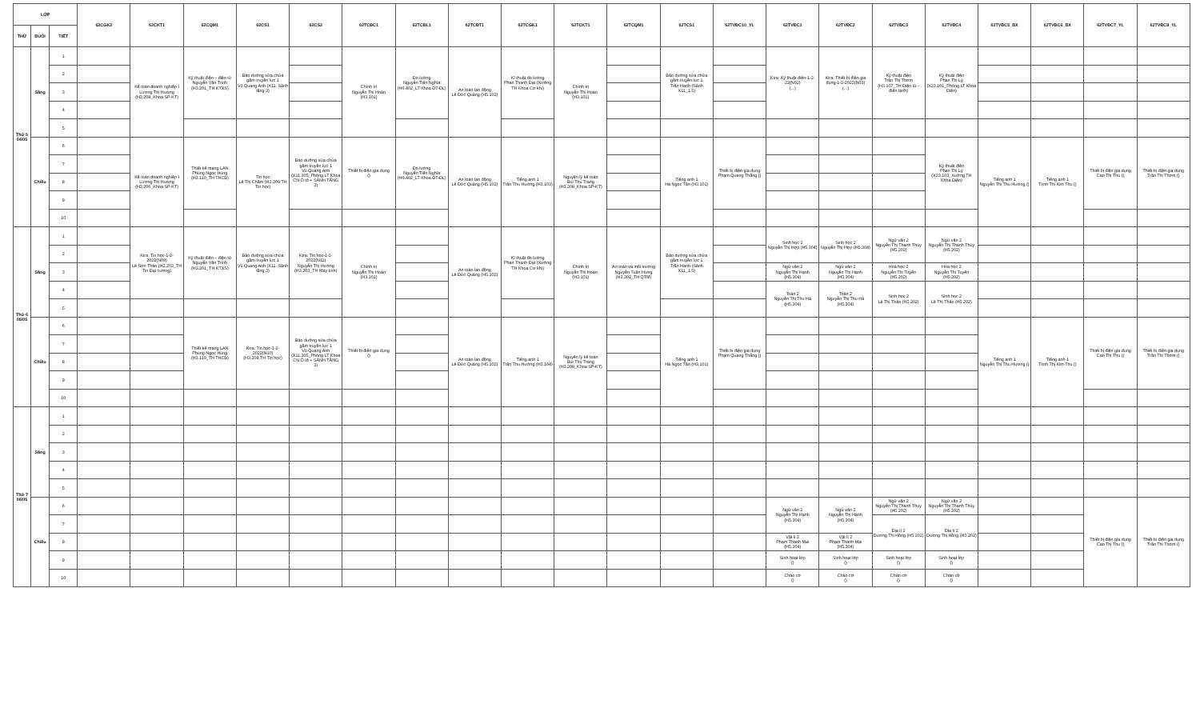| LỚP | | | 62CGK2 | 62CKT1 | 62CQM1 | 62CS1 | 62CS2 | 62TCĐC1 | 62TCĐL1 | 62TCĐT1 | 62TCGK1 | 62TCKT1 | 62TCQM1 | 62TCS1 | 62TVĐC10_YL | 62TVĐC1 | 62TVĐC2 | 62TVĐC3 | 62TVĐC4 | 62TVĐC5_BX | 62TVĐC6_BX | 62TVĐC7_YL | 62TVĐC8_YL |
| --- | --- | --- | --- | --- | --- | --- | --- | --- | --- | --- | --- | --- | --- | --- | --- | --- | --- | --- | --- | --- | --- | --- | --- |
| THỨ | BUỔI | TIẾT | | | | | | | | | | | | | | | | | | | | | |
| Thứ 5 04/05 | Sáng | 1 | | Kế toán doanh nghiệp I Lương Thị Hương (H3.208_Khoa SP-KT) | Kỹ thuật điện – điện tử Nguyễn Văn Trình (H3.201_TH KTXS) | Bảo dưỡng sửa chữa gầm truyền lực 1 Vũ Quang Anh (X11. Sảnh tầng 3) | | Chính trị Nguyễn Thị Hoàn (H3.101) | Đo lường Nguyễn Tiến Nghĩa (H6.402_LT Khoa ĐT-ĐL) | An toàn lao động Lê Đức Quảng (H5.102) | Kĩ thuật đo lường Phan Thanh Đạt (Xưởng TH Khoa Cơ khí) | Chính trị Nguyễn Thị Hoàn (H3.101) | | Bảo dưỡng sửa chữa gầm truyền lực 1 Trần Hanh (Sảnh X11_1.5) | | Ktra: Kỹ thuật điện-1-2-22(N02) (...) | Ktra: Thiết bị điện gia dụng-1-2-2022(N03) (...) | Kỹ thuật điện Trần Thị Thơm (H3.107_TH Điện tử - điện lạnh) | Kỹ thuật điện Phan Thị Lý (X23.101_Phòng LT Khoa Điện) | | | | |
| | | 2 | | | | | | | | | | | | | | | | | | | | | |
| | | 3 | | | | | | | | | | | | | | | | | | | | | |
| | | 4 | | | | | | | | | | | | | | | | | | | | | |
| | | 5 | | | | | | | | | | | | | | | | | | | | | |
| | Chiều | 6 | | Kế toán doanh nghiệp I Lương Thị Hương (H3.206_Khoa SP-KT) | Thiết kế mạng LAN Phùng Ngọc Hùng (H3.110_TH THCB) | Tin học Lê Thị Châm (H3.209.TH Tin học) | Bảo dưỡng sửa chữa gầm truyền lực 1 Vũ Quang Anh (X11.305_Phòng LT Khoa CN Ô tô + SẢNH TẦNG 3) | Thiết bị điện gia dụng () | Đo lường Nguyễn Tiến Nghĩa (H6.402_LT Khoa ĐT-ĐL) | An toàn lao động Lê Đức Quảng (H5.102) | Tiếng anh 1 Trần Thu Hường (H3.103) | Nguyên lý kế toán Bùi Thu Trang (H3.208_Khoa SP-KT) | | Tiếng anh 1 Hà Ngọc Tân (H3.101) | Thiết bị điện gia dụng Phạm Quang Thắng () | | | | Kỹ thuật điện Phan Thị Lý (X23.103_Xưởng TH Khoa Điện) | Tiếng anh 1 Nguyễn Thị Thu Hương () | Tiếng anh 1 Trịnh Thị Kim Thu () | Thiết bị điện gia dụng Cao Thị Thu () | Thiết bị điện gia dụng Trần Thị Thơm () |
| | | 7 | | | | | | | | | | | | | | | | | | | | | |
| | | 8 | | | | | | | | | | | | | | | | | | | | | |
| | | 9 | | | | | | | | | | | | | | | | | | | | | |
| | | 10 | | | | | | | | | | | | | | | | | | | | | |
| Thứ 6 05/05 | Sáng | 1 | | Ktra: Tin học-1-2-2022(N09) Lê Sơn Thảo (H2.203_TH Tin Đại cương) | Kỹ thuật điện – điện tử Nguyễn Văn Trình (H3.201_TH KTXS) | Bảo dưỡng sửa chữa gầm truyền lực 1 Vũ Quang Anh (X11. Sảnh tầng 3) | Ktra: Tin học-1-2-2022(N11) Nguyễn Thị Hường (H3.203_TH Máy tính) | Chính trị Nguyễn Thị Hoàn (H3.101) | | An toàn lao động Lê Đức Quảng (H5.102) | Kĩ thuật đo lường Phan Thanh Đạt (Xưởng TH Khoa Cơ khí) | Chính trị Nguyễn Thị Hoàn (H3.101) | An toàn và môi trường Nguyễn Tuấn Hưng (H2.302_TH QTM) | Bảo dưỡng sửa chữa gầm truyền lực 1 Trần Hanh (Sảnh X11_1.5) | | Sinh học 2 Nguyễn Thị Hợp (H5.304) | Sinh học 2 Nguyễn Thị Hợp (H5.304) | Ngữ văn 2 Nguyễn Thị Thanh Thùy (H5.202) | Ngữ văn 2 Nguyễn Thị Thanh Thùy (H5.202) | | | | |
| | | 2 | | | | | | | | | | | | | | | | | | | | | |
| | | 3 | | | | | | | | | | | | | | Ngữ văn 2 Nguyễn Thị Hạnh (H5.304) | Ngữ văn 2 Nguyễn Thị Hạnh (H5.304) | Hoá học 2 Nguyễn Thị Tuyến (H5.202) | Hoá học 2 Nguyễn Thị Tuyến (H5.202) | | | | |
| | | 4 | | | | | | | | | | | | | | Toán 2 Nguyễn Thị Thu Hà (H5.304) | Toán 2 Nguyễn Thị Thu Hà (H5.304) | Sinh học 2 Lê Thị Thảo (H5.202) | Sinh học 2 Lê Thị Thảo (H5.202) | | | | |
| | | 5 | | | | | | | | | | | | | | | | | | | | | |
| | Chiều | 6 | | | Thiết kế mạng LAN Phùng Ngọc Hùng (H3.110_TH THCB) | Ktra: Tin học-1-2-2022(N10) (H3.209.TH Tin học) | Bảo dưỡng sửa chữa gầm truyền lực 1 Vũ Quang Anh (X11.305_Phòng LT Khoa CN Ô tô + SẢNH TẦNG 3) | Thiết bị điện gia dụng () | | An toàn lao động Lê Đức Quảng (H5.102) | Tiếng anh 1 Trần Thu Hường (H3.104) | Nguyên lý kế toán Bùi Thu Trang (H3.208_Khoa SP-KT) | | Tiếng anh 1 Hà Ngọc Tân (H3.101) | Thiết bị điện gia dụng Phạm Quang Thắng () | | | | | Tiếng anh 1 Nguyễn Thị Thu Hương () | Tiếng anh 1 Trịnh Thị Kim Thu () | Thiết bị điện gia dụng Cao Thị Thu () | Thiết bị điện gia dụng Trần Thị Thơm () |
| | | 7 | | | | | | | | | | | | | | | | | | | | | |
| | | 8 | | | | | | | | | | | | | | | | | | | | | |
| | | 9 | | | | | | | | | | | | | | | | | | | | | |
| | | 10 | | | | | | | | | | | | | | | | | | | | | |
| Thứ 7 06/05 | Sáng | 1 | | | | | | | | | | | | | | | | | | | | | |
| | | 2 | | | | | | | | | | | | | | | | | | | | | |
| | | 3 | | | | | | | | | | | | | | | | | | | | | |
| | | 4 | | | | | | | | | | | | | | | | | | | | | |
| | | 5 | | | | | | | | | | | | | | | | | | | | | |
| | Chiều | 6 | | | | | | | | | | | | | | Ngữ văn 2 Nguyễn Thị Hạnh (H5.304) | Ngữ văn 2 Nguyễn Thị Hạnh (H5.304) | Ngữ văn 2 Nguyễn Thị Thanh Thùy (H5.202) | Ngữ văn 2 Nguyễn Thị Thanh Thùy (H5.202) | | | Thiết bị điện gia dụng Cao Thị Thu () | Thiết bị điện gia dụng Trần Thị Thơm () |
| | | 7 | | | | | | | | | | | | | | | | Địa lí 2 Dương Thị Hồng (H5.202) | Địa lí 2 Dương Thị Hồng (H5.202) | | | | |
| | | 8 | | | | | | | | | | | | | | Vật lí 2 Phạm Thanh Mai (H5.304) | Vật lí 2 Phạm Thanh Mai (H5.304) | | | | | | |
| | | 9 | | | | | | | | | | | | | | Sinh hoạt lớp () | Sinh hoạt lớp () | Sinh hoạt lớp () | Sinh hoạt lớp () | | | | |
| | | 10 | | | | | | | | | | | | | | Chào cờ () | Chào cờ () | Chào cờ () | Chào cờ () | | | | |